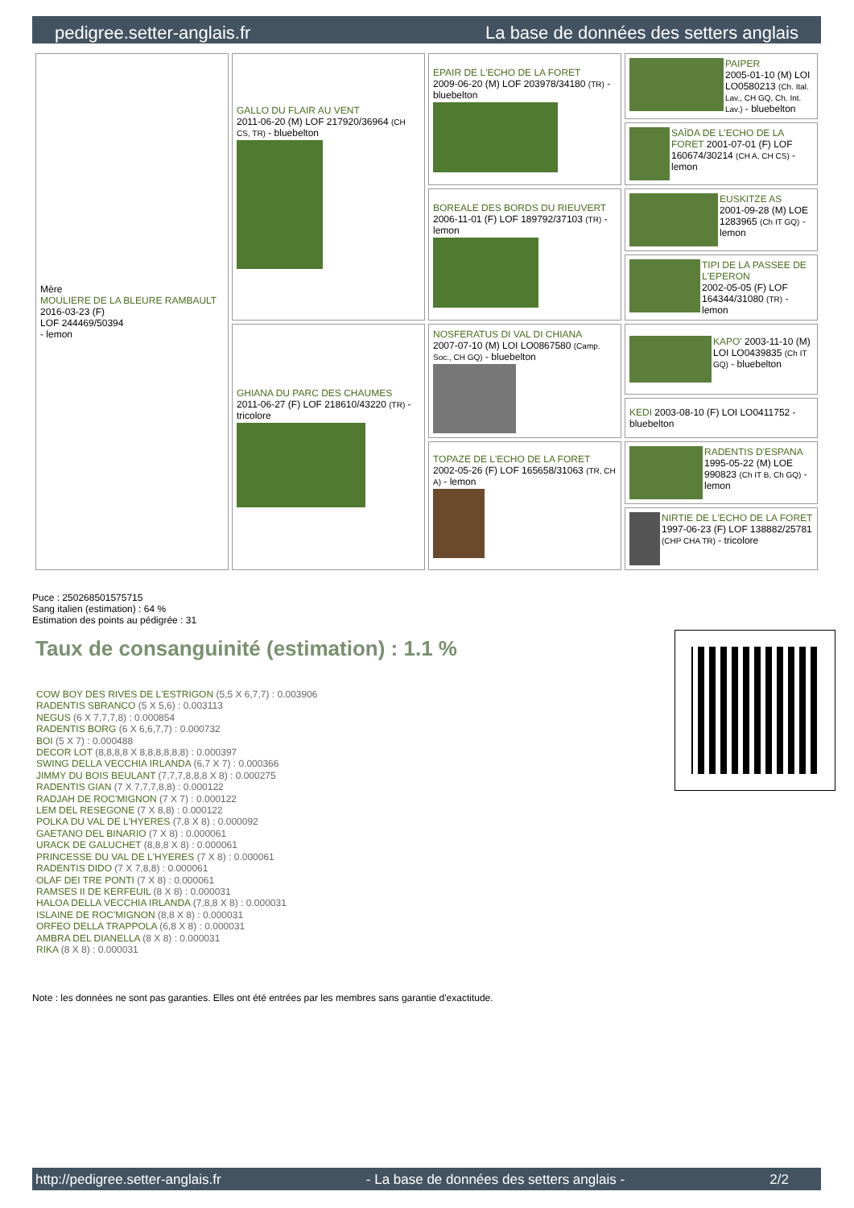pedigree.setter-anglais.fr La base de données des setters anglais
| Mère MOULIERE DE LA BLEURE RAMBAULT 2016-03-23 (F) LOF 244469/50394 - lemon | GALLO DU FLAIR AU VENT 2011-06-20 (M) LOF 217920/36964 (CH CS, TR) - bluebelton | EPAIR DE L'ECHO DE LA FORET 2009-06-20 (M) LOF 203978/34180 (TR) - bluebelton | PAIPER 2005-01-10 (M) LOI LO0580213 (Ch. Ital. Lav., CH GQ, Ch. Int. Lav.) - bluebelton |
| | | | SAÏDA DE L'ECHO DE LA FORET 2001-07-01 (F) LOF 160674/30214 (CH A, CH CS) - lemon |
| | | BOREALE DES BORDS DU RIEUVERT 2006-11-01 (F) LOF 189792/37103 (TR) - lemon | EUSKITZE AS 2001-09-28 (M) LOE 1283965 (Ch IT GQ) - lemon |
| | | | TIPI DE LA PASSEE DE L'EPERON 2002-05-05 (F) LOF 164344/31080 (TR) - lemon |
| | GHIANA DU PARC DES CHAUMES 2011-06-27 (F) LOF 218610/43220 (TR) - tricolore | NOSFERATUS DI VAL DI CHIANA 2007-07-10 (M) LOI LO0867580 (Camp. Soc., CH GQ) - bluebelton | KAPO' 2003-11-10 (M) LOI LO0439835 (Ch IT GQ) - bluebelton |
| | | | KEDI 2003-08-10 (F) LOI LO0411752 - bluebelton |
| | | TOPAZE DE L'ECHO DE LA FORET 2002-05-26 (F) LOF 165658/31063 (TR, CH A) - lemon | RADENTIS D'ESPANA 1995-05-22 (M) LOE 990823 (Ch IT B, Ch GQ) - lemon |
| | | | NIRTIE DE L'ECHO DE LA FORET 1997-06-23 (F) LOF 138882/25781 (CHP CHA TR) - tricolore |
Puce : 250268501575715
Sang italien (estimation) : 64 %
Estimation des points au pédigrée : 31
Taux de consanguinité (estimation) : 1.1 %
COW BOY DES RIVES DE L'ESTRIGON (5,5 X 6,7,7) : 0.003906
RADENTIS SBRANCO (5 X 5,6) : 0.003113
NEGUS (6 X 7,7,7,8) : 0.000854
RADENTIS BORG (6 X 6,6,7,7) : 0.000732
BOI (5 X 7) : 0.000488
DECOR LOT (8,8,8,8 X 8,8,8,8,8,8) : 0.000397
SWING DELLA VECCHIA IRLANDA (6,7 X 7) : 0.000366
JIMMY DU BOIS BEULANT (7,7,7,8,8,8 X 8) : 0.000275
RADENTIS GIAN (7 X 7,7,7,8,8) : 0.000122
RADJAH DE ROC'MIGNON (7 X 7) : 0.000122
LEM DEL RESEGONE (7 X 8,8) : 0.000122
POLKA DU VAL DE L'HYERES (7,8 X 8) : 0.000092
GAETANO DEL BINARIO (7 X 8) : 0.000061
URACK DE GALUCHET (8,8,8 X 8) : 0.000061
PRINCESSE DU VAL DE L'HYERES (7 X 8) : 0.000061
RADENTIS DIDO (7 X 7,8,8) : 0.000061
OLAF DEI TRE PONTI (7 X 8) : 0.000061
RAMSES II DE KERFEUIL (8 X 8) : 0.000031
HALOA DELLA VECCHIA IRLANDA (7,8,8 X 8) : 0.000031
ISLAINE DE ROC'MIGNON (8,8 X 8) : 0.000031
ORFEO DELLA TRAPPOLA (6,8 X 8) : 0.000031
AMBRA DEL DIANELLA (8 X 8) : 0.000031
RIKA (8 X 8) : 0.000031
Note : les données ne sont pas garanties. Elles ont été entrées par les membres sans garantie d'exactitude.
http://pedigree.setter-anglais.fr - La base de données des setters anglais - 2/2